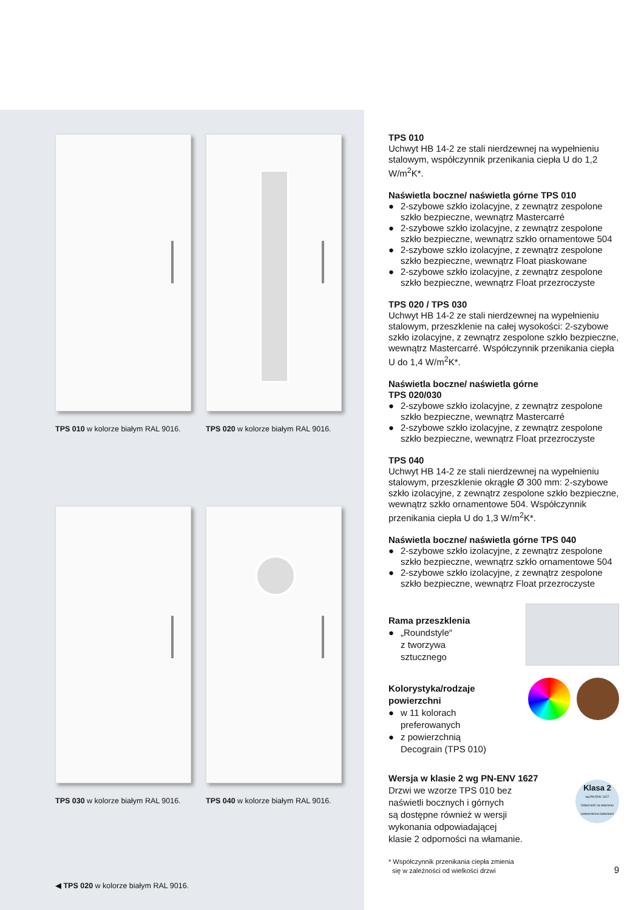TPS 010 w kolorze białym RAL 9016.
TPS 020 w kolorze białym RAL 9016.
TPS 030 w kolorze białym RAL 9016.
TPS 040 w kolorze białym RAL 9016.
◀ TPS 020 w kolorze białym RAL 9016.
TPS 010
Uchwyt HB 14-2 ze stali nierdzewnej na wypełnieniu stalowym, współczynnik przenikania ciepła U do 1,2 W/m<sup>2</sup>K*.
Naświetla boczne/ naświetla górne TPS 010
● 2-szybowe szkło izolacyjne, z zewnątrz zespolone szkło bezpieczne, wewnątrz Mastercarré
● 2-szybowe szkło izolacyjne, z zewnątrz zespolone szkło bezpieczne, wewnątrz szkło ornamentowe 504
● 2-szybowe szkło izolacyjne, z zewnątrz zespolone szkło bezpieczne, wewnątrz Float piaskowane
● 2-szybowe szkło izolacyjne, z zewnątrz zespolone szkło bezpieczne, wewnątrz Float przezroczyste
TPS 020 / TPS 030
Uchwyt HB 14-2 ze stali nierdzewnej na wypełnieniu stalowym, przeszklenie na całej wysokości: 2-szybowe szkło izolacyjne, z zewnątrz zespolone szkło bezpieczne, wewnątrz Mastercarré. Współczynnik przenikania ciepła U do 1,4 W/m<sup>2</sup>K*.
Naświetla boczne/ naświetla górne
TPS 020/030
● 2-szybowe szkło izolacyjne, z zewnątrz zespolone szkło bezpieczne, wewnątrz Mastercarré
● 2-szybowe szkło izolacyjne, z zewnątrz zespolone szkło bezpieczne, wewnątrz Float przezroczyste
TPS 040
Uchwyt HB 14-2 ze stali nierdzewnej na wypełnieniu stalowym, przeszklenie okrągłe Ø 300 mm: 2-szybowe szkło izolacyjne, z zewnątrz zespolone szkło bezpieczne, wewnątrz szkło ornamentowe 504. Współczynnik przenikania ciepła U do 1,3 W/m<sup>2</sup>K*.
Naświetla boczne/ naświetla górne TPS 040
● 2-szybowe szkło izolacyjne, z zewnątrz zespolone szkło bezpieczne, wewnątrz szkło ornamentowe 504
● 2-szybowe szkło izolacyjne, z zewnątrz zespolone szkło bezpieczne, wewnątrz Float przezroczyste
Rama przeszklenia
● „Roundstyle“
z tworzywa
sztucznego
Kolorystyka/rodzaje
powierzchni
● w 11 kolorach
preferowanych
● z powierzchnią
Decograin (TPS 010)
Wersja w klasie 2 wg PN-ENV 1627
Drzwi we wzorze TPS 010 bez
naświetli bocznych i górnych
są dostępne również w wersji
wykonania odpowiadającej
klasie 2 odporności na włamanie.
Klasa 2
wg PN-ENV 1627
Odporność na włamanie potwierdzona badaniami
* Współczynnik przenikania ciepła zmienia
się w zależności od wielkości drzwi
9